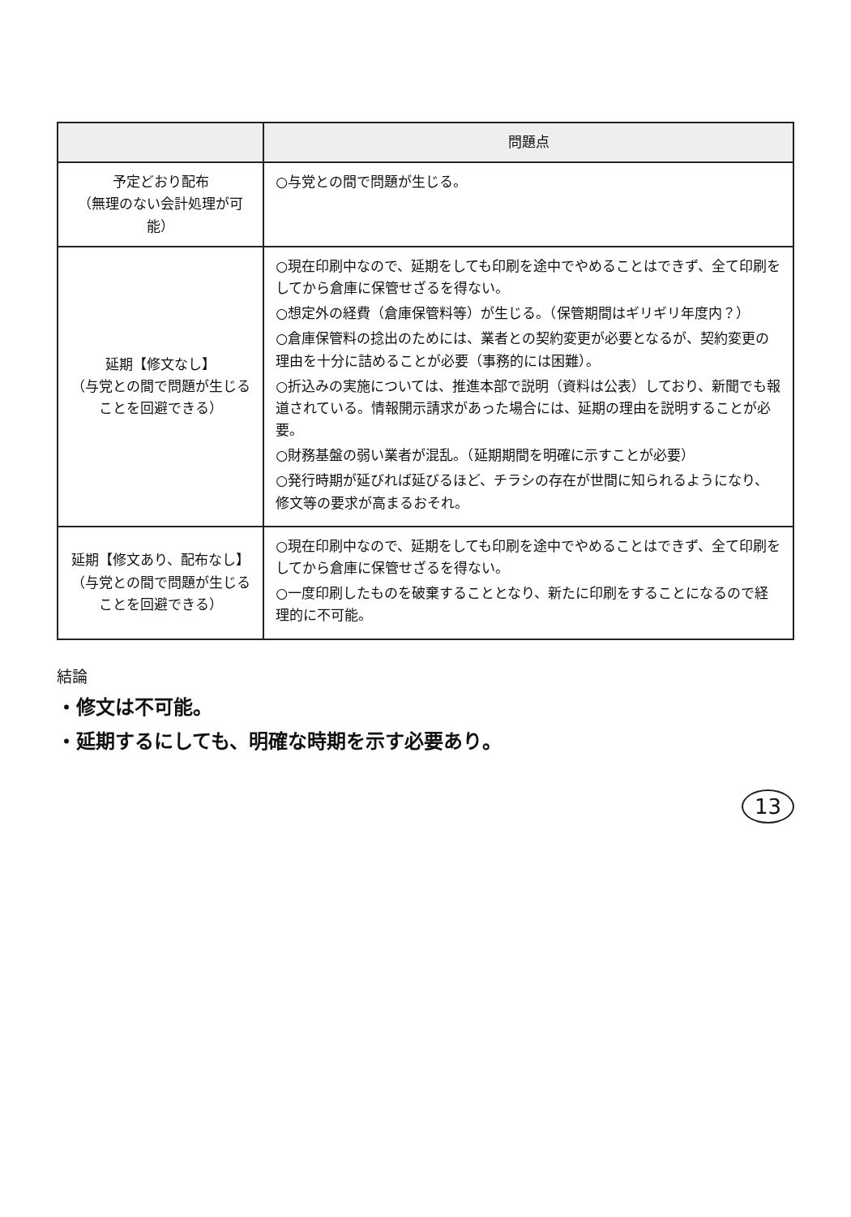| | 問題点 |
| --- | --- |
| 予定どおり配布 （無理のない会計処理が可能） | ○与党との間で問題が生じる。 |
| 延期【修文なし】 （与党との間で問題が生じることを回避できる） | ○現在印刷中なので、延期をしても印刷を途中でやめることはできず、全て印刷をしてから倉庫に保管せざるを得ない。 ○想定外の経費（倉庫保管料等）が生じる。（保管期間はギリギリ年度内？） ○倉庫保管料の捻出のためには、業者との契約変更が必要となるが、契約変更の理由を十分に詰めることが必要（事務的には困難）。 ○折込みの実施については、推進本部で説明（資料は公表）しており、新聞でも報道されている。情報開示請求があった場合には、延期の理由を説明することが必要。 ○財務基盤の弱い業者が混乱。（延期期間を明確に示すことが必要） ○発行時期が延びれば延びるほど、チラシの存在が世間に知られるようになり、修文等の要求が高まるおそれ。 |
| 延期【修文あり、配布なし】 （与党との間で問題が生じることを回避できる） | ○現在印刷中なので、延期をしても印刷を途中でやめることはできず、全て印刷をしてから倉庫に保管せざるを得ない。 ○一度印刷したものを破棄することとなり、新たに印刷をすることになるので経理的に不可能。 |
結論
・修文は不可能。
・延期するにしても、明確な時期を示す必要あり。
13